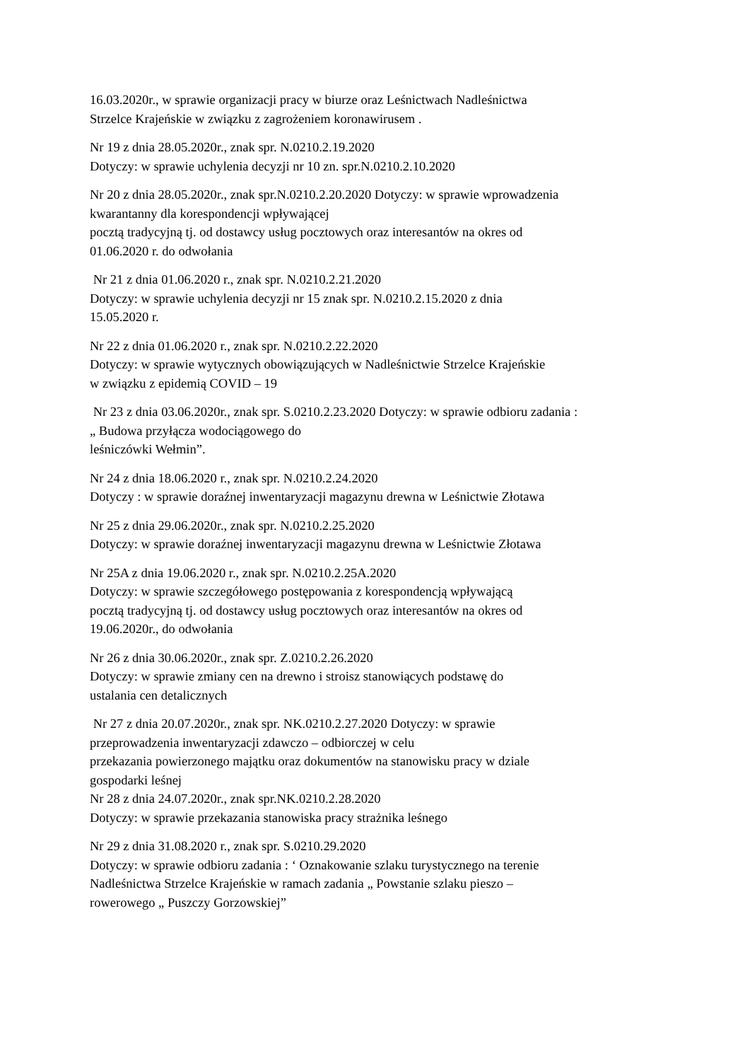16.03.2020r., w sprawie organizacji pracy w biurze oraz Leśnictwach Nadleśnictwa
Strzelce Krajeńskie w związku z zagrożeniem koronawirusem .
Nr 19 z dnia 28.05.2020r., znak spr. N.0210.2.19.2020
Dotyczy: w sprawie uchylenia decyzji nr 10 zn. spr.N.0210.2.10.2020
Nr 20 z dnia 28.05.2020r., znak spr.N.0210.2.20.2020 Dotyczy: w sprawie wprowadzenia
kwarantanny dla korespondencji wpływającej
pocztą tradycyjną tj. od dostawcy usług pocztowych oraz interesantów na okres od
01.06.2020 r. do odwołania
Nr 21 z dnia 01.06.2020 r., znak spr. N.0210.2.21.2020
Dotyczy: w sprawie uchylenia decyzji nr 15 znak spr. N.0210.2.15.2020 z dnia
15.05.2020 r.
Nr 22 z dnia 01.06.2020 r., znak spr. N.0210.2.22.2020
Dotyczy: w sprawie wytycznych obowiązujących w Nadleśnictwie Strzelce Krajeńskie
w związku z epidemią COVID – 19
Nr 23 z dnia 03.06.2020r., znak spr. S.0210.2.23.2020 Dotyczy: w sprawie odbioru zadania :
„ Budowa przyłącza wodociągowego do
leśniczówki Wełmin”.
Nr 24 z dnia 18.06.2020 r., znak spr. N.0210.2.24.2020
Dotyczy : w sprawie doraźnej inwentaryzacji magazynu drewna w Leśnictwie Złotawa
Nr 25 z dnia 29.06.2020r., znak spr. N.0210.2.25.2020
Dotyczy: w sprawie doraźnej inwentaryzacji magazynu drewna w Leśnictwie Złotawa
Nr 25A z dnia 19.06.2020 r., znak spr. N.0210.2.25A.2020
Dotyczy: w sprawie szczegółowego postępowania z korespondencją wpływającą
pocztą tradycyjną tj. od dostawcy usług pocztowych oraz interesantów na okres od
19.06.2020r., do odwołania
Nr 26 z dnia 30.06.2020r., znak spr. Z.0210.2.26.2020
Dotyczy: w sprawie zmiany cen na drewno i stroisz stanowiących podstawę do
ustalania cen detalicznych
Nr 27 z dnia 20.07.2020r., znak spr. NK.0210.2.27.2020 Dotyczy: w sprawie
przeprowadzenia inwentaryzacji zdawczo – odbiorczej w celu
przekazania powierzonego majątku oraz dokumentów na stanowisku pracy w dziale
gospodarki leśnej
Nr 28 z dnia 24.07.2020r., znak spr.NK.0210.2.28.2020
Dotyczy: w sprawie przekazania stanowiska pracy strażnika leśnego
Nr 29 z dnia 31.08.2020 r., znak spr. S.0210.29.2020
Dotyczy: w sprawie odbioru zadania : ‘ Oznakowanie szlaku turystycznego na terenie
Nadleśnictwa Strzelce Krajeńskie w ramach zadania „ Powstanie szlaku pieszo –
rowerowego „ Puszczy Gorzowskiej”